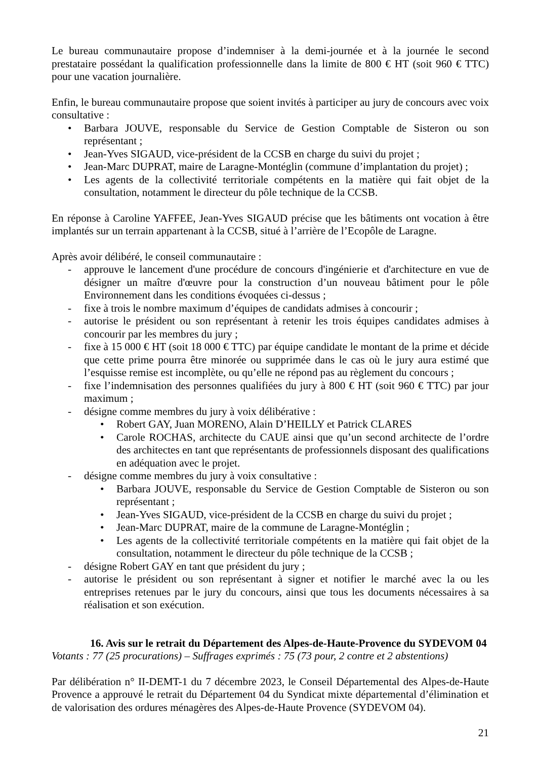Le bureau communautaire propose d’indemniser à la demi-journée et à la journée le second prestataire possédant la qualification professionnelle dans la limite de 800 € HT (soit 960 € TTC) pour une vacation journalière.
Enfin, le bureau communautaire propose que soient invités à participer au jury de concours avec voix consultative :
• Barbara JOUVE, responsable du Service de Gestion Comptable de Sisteron ou son représentant ;
• Jean-Yves SIGAUD, vice-président de la CCSB en charge du suivi du projet ;
• Jean-Marc DUPRAT, maire de Laragne-Montéglin (commune d’implantation du projet) ;
• Les agents de la collectivité territoriale compétents en la matière qui fait objet de la consultation, notamment le directeur du pôle technique de la CCSB.
En réponse à Caroline YAFFEE, Jean-Yves SIGAUD précise que les bâtiments ont vocation à être implantés sur un terrain appartenant à la CCSB, situé à l’arrière de l’Ecopôle de Laragne.
Après avoir délibéré, le conseil communautaire :
- approuve le lancement d'une procédure de concours d'ingénierie et d'architecture en vue de désigner un maître d'œuvre pour la construction d’un nouveau bâtiment pour le pôle Environnement dans les conditions évoquées ci-dessus ;
- fixe à trois le nombre maximum d’équipes de candidats admises à concourir ;
- autorise le président ou son représentant à retenir les trois équipes candidates admises à concourir par les membres du jury ;
- fixe à 15 000 € HT (soit 18 000 € TTC) par équipe candidate le montant de la prime et décide que cette prime pourra être minorée ou supprimée dans le cas où le jury aura estimé que l’esquisse remise est incomplète, ou qu’elle ne répond pas au règlement du concours ;
- fixe l’indemnisation des personnes qualifiées du jury à 800 € HT (soit 960 € TTC) par jour maximum ;
- désigne comme membres du jury à voix délibérative :
• Robert GAY, Juan MORENO, Alain D’HEILLY et Patrick CLARES
• Carole ROCHAS, architecte du CAUE ainsi que qu’un second architecte de l’ordre des architectes en tant que représentants de professionnels disposant des qualifications en adéquation avec le projet.
- désigne comme membres du jury à voix consultative :
• Barbara JOUVE, responsable du Service de Gestion Comptable de Sisteron ou son représentant ;
• Jean-Yves SIGAUD, vice-président de la CCSB en charge du suivi du projet ;
• Jean-Marc DUPRAT, maire de la commune de Laragne-Montéglin ;
• Les agents de la collectivité territoriale compétents en la matière qui fait objet de la consultation, notamment le directeur du pôle technique de la CCSB ;
- désigne Robert GAY en tant que président du jury ;
- autorise le président ou son représentant à signer et notifier le marché avec la ou les entreprises retenues par le jury du concours, ainsi que tous les documents nécessaires à sa réalisation et son exécution.
16. Avis sur le retrait du Département des Alpes-de-Haute-Provence du SYDEVOM 04
Votants : 77 (25 procurations) – Suffrages exprimés : 75 (73 pour, 2 contre et 2 abstentions)
Par délibération n° II-DEMT-1 du 7 décembre 2023, le Conseil Départemental des Alpes-de-Haute Provence a approuvé le retrait du Département 04 du Syndicat mixte départemental d’élimination et de valorisation des ordures ménagères des Alpes-de-Haute Provence (SYDEVOM 04).
21